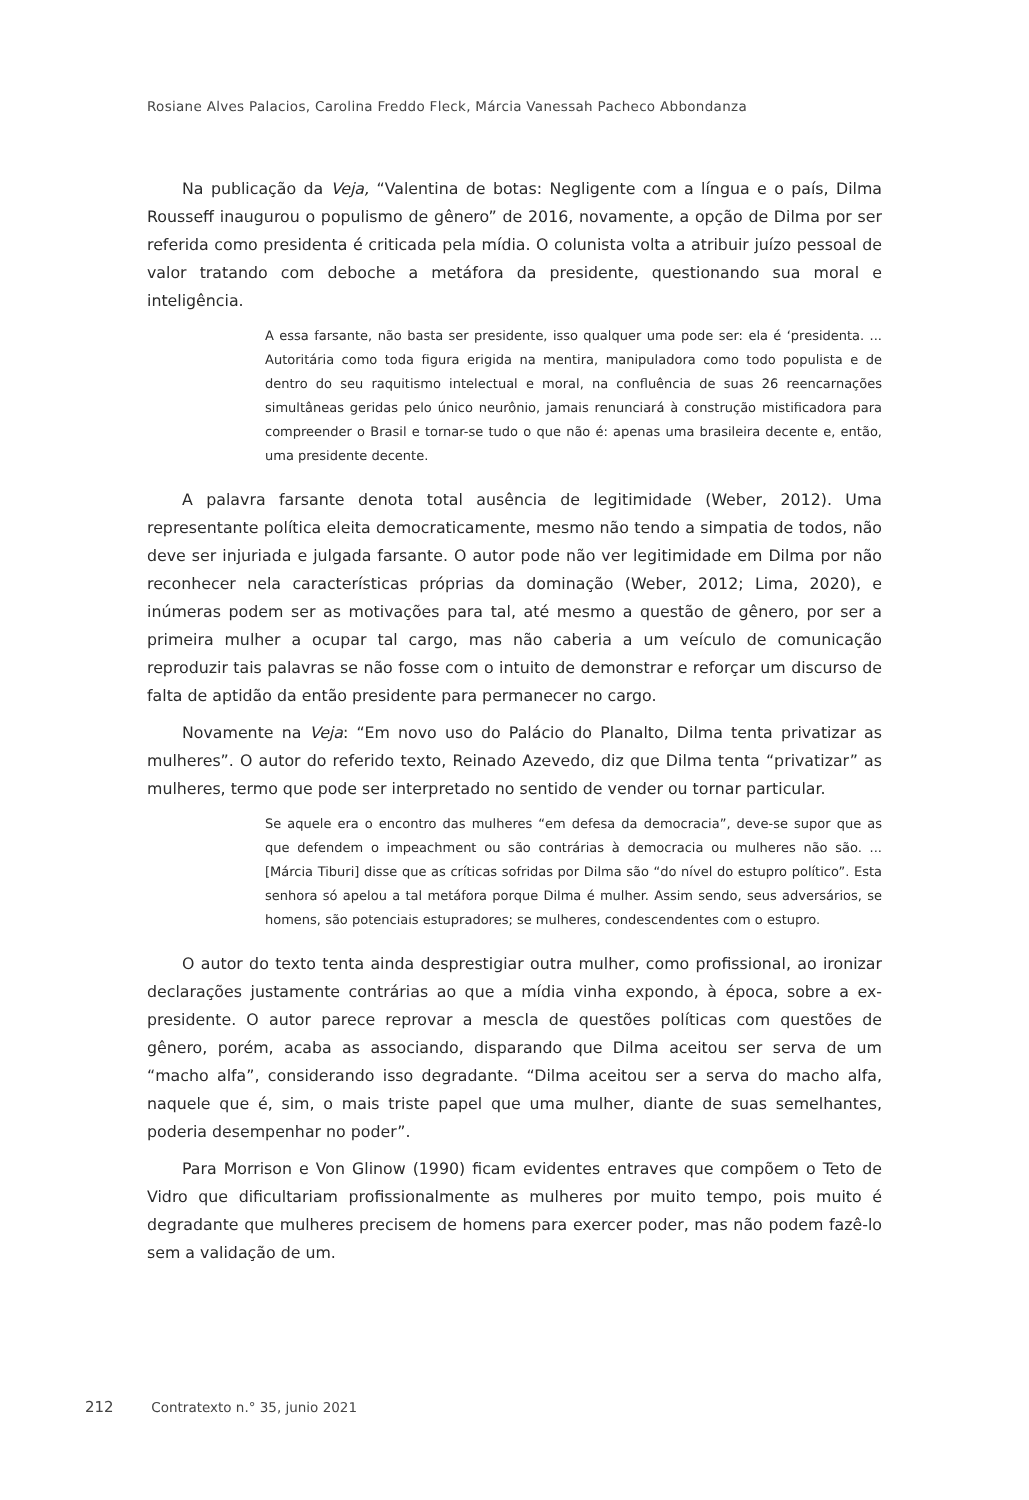Rosiane Alves Palacios, Carolina Freddo Fleck, Márcia Vanessah Pacheco Abbondanza
Na publicação da Veja, “Valentina de botas: Negligente com a língua e o país, Dilma Rousseff inaugurou o populismo de gênero” de 2016, novamente, a opção de Dilma por ser referida como presidenta é criticada pela mídia. O colunista volta a atribuir juízo pessoal de valor tratando com deboche a metáfora da presidente, questionando sua moral e inteligência.
A essa farsante, não basta ser presidente, isso qualquer uma pode ser: ela é ‘presidenta. ... Autoritária como toda figura erigida na mentira, manipuladora como todo populista e de dentro do seu raquitismo intelectual e moral, na confluência de suas 26 reencarnações simultâneas geridas pelo único neurônio, jamais renunciará à construção mistificadora para compreender o Brasil e tornar-se tudo o que não é: apenas uma brasileira decente e, então, uma presidente decente.
A palavra farsante denota total ausência de legitimidade (Weber, 2012). Uma representante política eleita democraticamente, mesmo não tendo a simpatia de todos, não deve ser injuriada e julgada farsante. O autor pode não ver legitimidade em Dilma por não reconhecer nela características próprias da dominação (Weber, 2012; Lima, 2020), e inúmeras podem ser as motivações para tal, até mesmo a questão de gênero, por ser a primeira mulher a ocupar tal cargo, mas não caberia a um veículo de comunicação reproduzir tais palavras se não fosse com o intuito de demonstrar e reforçar um discurso de falta de aptidão da então presidente para permanecer no cargo.
Novamente na Veja: “Em novo uso do Palácio do Planalto, Dilma tenta privatizar as mulheres”. O autor do referido texto, Reinado Azevedo, diz que Dilma tenta “privatizar” as mulheres, termo que pode ser interpretado no sentido de vender ou tornar particular.
Se aquele era o encontro das mulheres “em defesa da democracia”, deve-se supor que as que defendem o impeachment ou são contrárias à democracia ou mulheres não são. ... [Márcia Tiburi] disse que as críticas sofridas por Dilma são “do nível do estupro político”. Esta senhora só apelou a tal metáfora porque Dilma é mulher. Assim sendo, seus adversários, se homens, são potenciais estupradores; se mulheres, condescendentes com o estupro.
O autor do texto tenta ainda desprestigiar outra mulher, como profissional, ao ironizar declarações justamente contrárias ao que a mídia vinha expondo, à época, sobre a ex-presidente. O autor parece reprovar a mescla de questões políticas com questões de gênero, porém, acaba as associando, disparando que Dilma aceitou ser serva de um “macho alfa”, considerando isso degradante. “Dilma aceitou ser a serva do macho alfa, naquele que é, sim, o mais triste papel que uma mulher, diante de suas semelhantes, poderia desempenhar no poder”.
Para Morrison e Von Glinow (1990) ficam evidentes entraves que compõem o Teto de Vidro que dificultariam profissionalmente as mulheres por muito tempo, pois muito é degradante que mulheres precisem de homens para exercer poder, mas não podem fazê-lo sem a validação de um.
212 Contratexto n.° 35, junio 2021